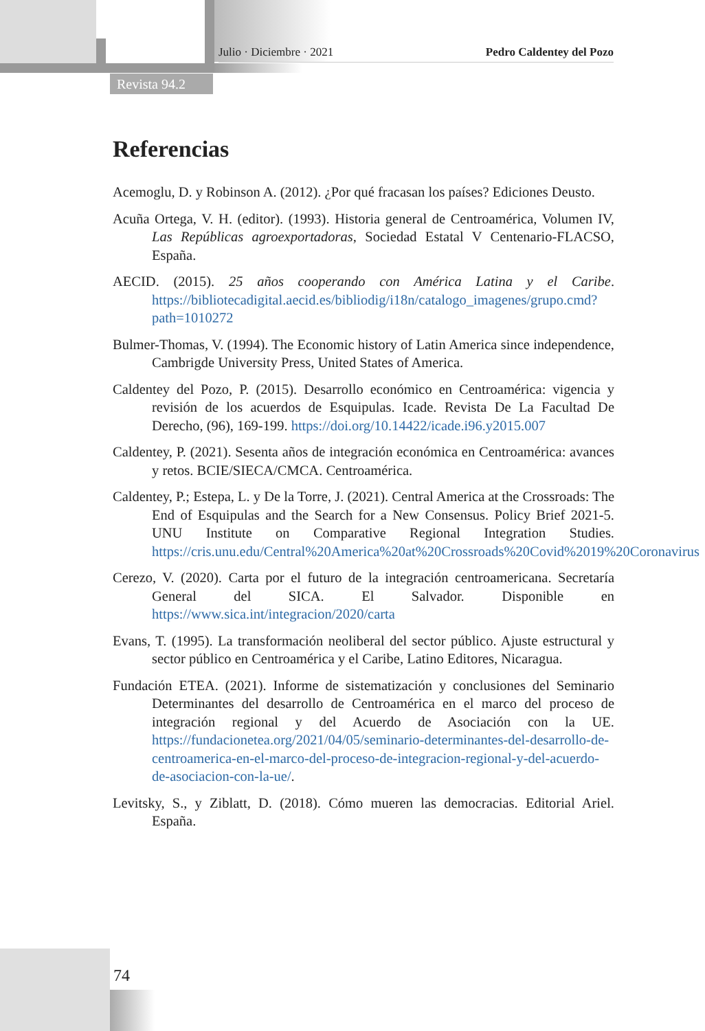Julio · Diciembre · 2021 Pedro Caldentey del Pozo
Revista 94.2
Referencias
Acemoglu, D. y Robinson A. (2012). ¿Por qué fracasan los países? Ediciones Deusto.
Acuña Ortega, V. H. (editor). (1993). Historia general de Centroamérica, Volumen IV, Las Repúblicas agroexportadoras, Sociedad Estatal V Centenario-FLACSO, España.
AECID. (2015). 25 años cooperando con América Latina y el Caribe. https://bibliotecadigital.aecid.es/bibliodig/i18n/catalogo_imagenes/grupo.cmd?path=1010272
Bulmer-Thomas, V. (1994). The Economic history of Latin America since independence, Cambrigde University Press, United States of America.
Caldentey del Pozo, P. (2015). Desarrollo económico en Centroamérica: vigencia y revisión de los acuerdos de Esquipulas. Icade. Revista De La Facultad De Derecho, (96), 169-199. https://doi.org/10.14422/icade.i96.y2015.007
Caldentey, P. (2021). Sesenta años de integración económica en Centroamérica: avances y retos. BCIE/SIECA/CMCA. Centroamérica.
Caldentey, P.; Estepa, L. y De la Torre, J. (2021). Central America at the Crossroads: The End of Esquipulas and the Search for a New Consensus. Policy Brief 2021-5. UNU Institute on Comparative Regional Integration Studies. https://cris.unu.edu/Central%20America%20at%20Crossroads%20Covid%2019%20Coronavirus
Cerezo, V. (2020). Carta por el futuro de la integración centroamericana. Secretaría General del SICA. El Salvador. Disponible en https://www.sica.int/integracion/2020/carta
Evans, T. (1995). La transformación neoliberal del sector público. Ajuste estructural y sector público en Centroamérica y el Caribe, Latino Editores, Nicaragua.
Fundación ETEA. (2021). Informe de sistematización y conclusiones del Seminario Determinantes del desarrollo de Centroamérica en el marco del proceso de integración regional y del Acuerdo de Asociación con la UE. https://fundacionetea.org/2021/04/05/seminario-determinantes-del-desarrollo-de-centroamerica-en-el-marco-del-proceso-de-integracion-regional-y-del-acuerdo-de-asociacion-con-la-ue/.
Levitsky, S., y Ziblatt, D. (2018). Cómo mueren las democracias. Editorial Ariel. España.
74